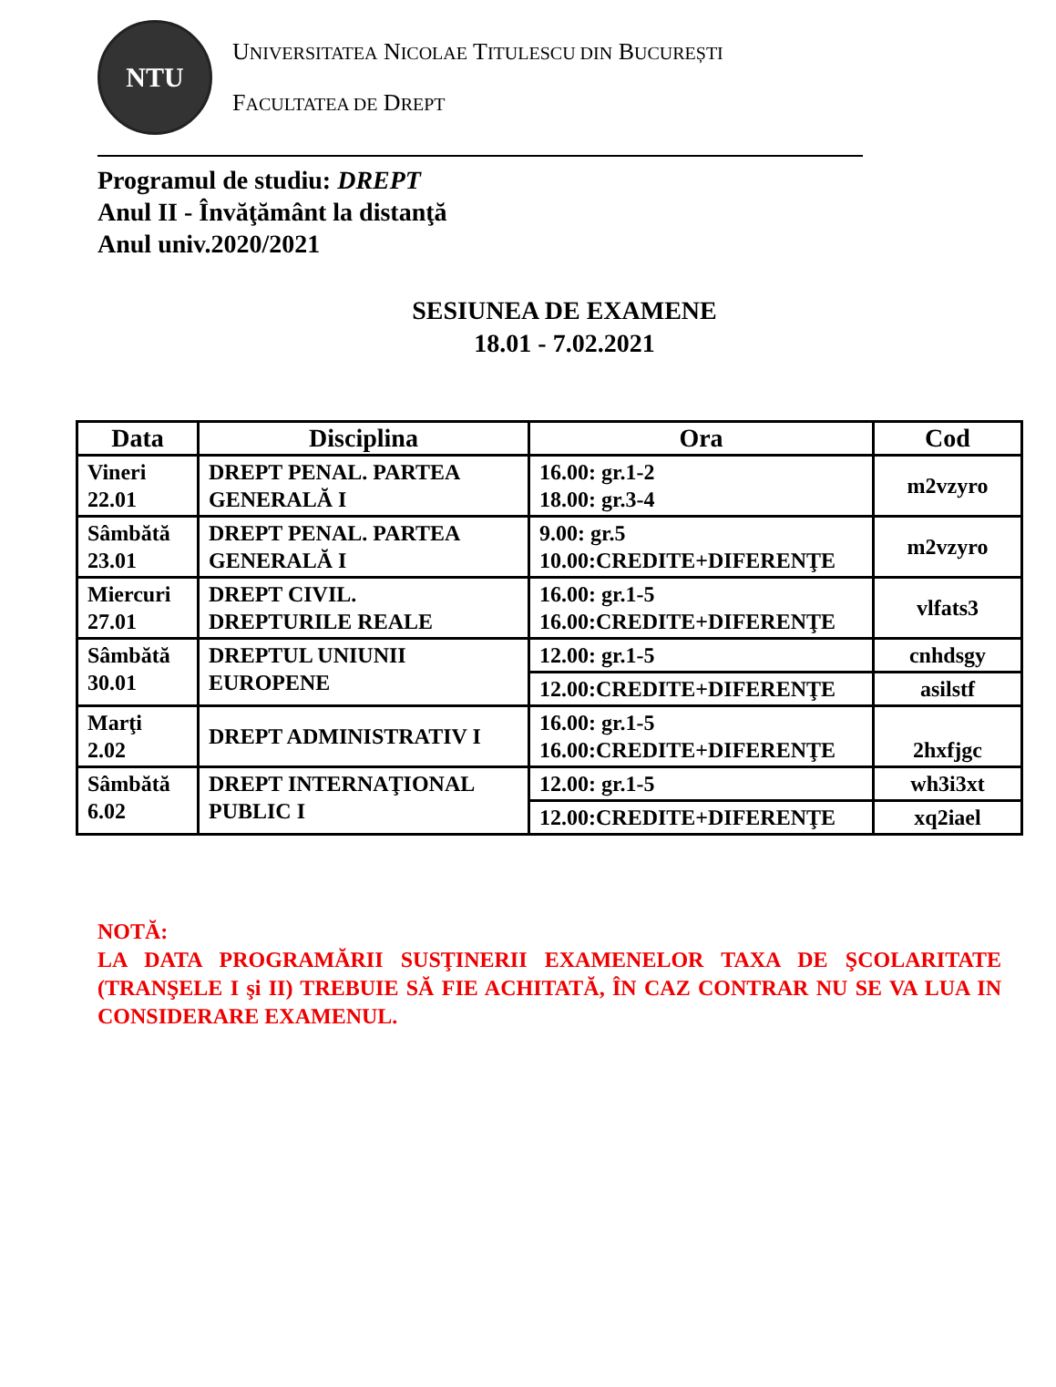NTU
UNIVERSITATEA NICOLAE TITULESCU DIN BUCUREȘTI
FACULTATEA DE DREPT
Programul de studiu: DREPT
Anul II - Învăţământ la distanţă
Anul univ.2020/2021
SESIUNEA DE EXAMENE
18.01 - 7.02.2021
| Data | Disciplina | Ora | Cod |
| --- | --- | --- | --- |
| Vineri 22.01 | DREPT PENAL. PARTEA GENERALĂ I | 16.00: gr.1-2 18.00: gr.3-4 | m2vzyro |
| Sâmbătă 23.01 | DREPT PENAL. PARTEA GENERALĂ I | 9.00: gr.5 10.00:CREDITE+DIFERENŢE | m2vzyro |
| Miercuri 27.01 | DREPT CIVIL. DREPTURILE REALE | 16.00: gr.1-5 16.00:CREDITE+DIFERENŢE | vlfats3 |
| Sâmbătă 30.01 | DREPTUL UNIUNII EUROPENE | 12.00: gr.1-5 | cnhdsgy |
| | | 12.00:CREDITE+DIFERENŢE | asilstf |
| Marţi 2.02 | DREPT ADMINISTRATIV I | 16.00: gr.1-5 16.00:CREDITE+DIFERENŢE | 2hxfjgc |
| Sâmbătă 6.02 | DREPT INTERNAŢIONAL PUBLIC I | 12.00: gr.1-5 | wh3i3xt |
| | | 12.00:CREDITE+DIFERENŢE | xq2iael |
NOTĂ:
LA DATA PROGRAMĂRII SUSŢINERII EXAMENELOR TAXA DE ŞCOLARITATE (TRANŞELE I şi II) TREBUIE SĂ FIE ACHITATĂ, ÎN CAZ CONTRAR NU SE VA LUA IN CONSIDERARE EXAMENUL.